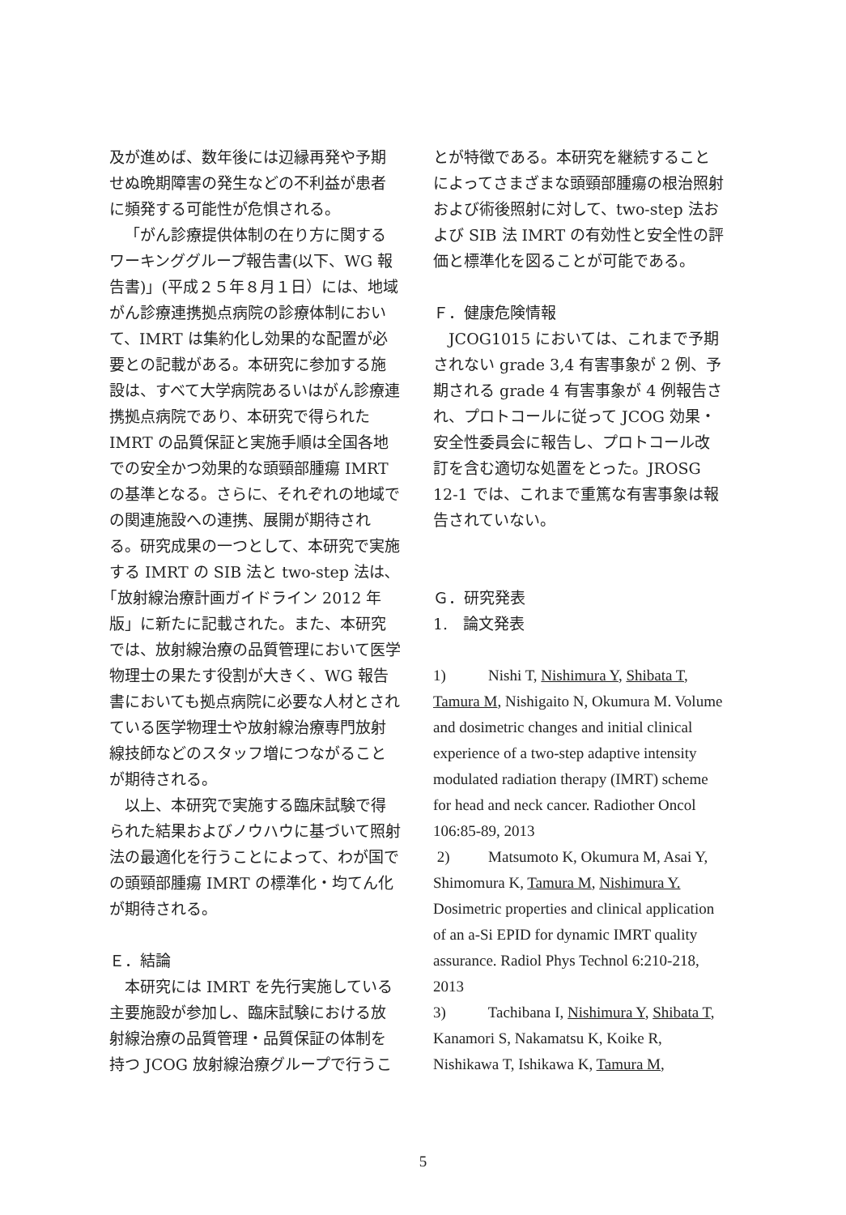及が進めば、数年後には辺縁再発や予期せぬ晩期障害の発生などの不利益が患者に頻発する可能性が危惧される。
「がん診療提供体制の在り方に関するワーキンググループ報告書(以下、WG 報告書)」(平成２５年８月１日）には、地域がん診療連携拠点病院の診療体制において、IMRT は集約化し効果的な配置が必要との記載がある。本研究に参加する施設は、すべて大学病院あるいはがん診療連携拠点病院であり、本研究で得られた IMRT の品質保証と実施手順は全国各地での安全かつ効果的な頭頸部腫瘍 IMRT の基準となる。さらに、それぞれの地域での関連施設への連携、展開が期待される。研究成果の一つとして、本研究で実施する IMRT の SIB 法と two-step 法は､｢放射線治療計画ガイドライン 2012 年版」に新たに記載された。また、本研究では、放射線治療の品質管理において医学物理士の果たす役割が大きく、WG 報告書においても拠点病院に必要な人材とされている医学物理士や放射線治療専門放射線技師などのスタッフ増につながることが期待される。
以上、本研究で実施する臨床試験で得られた結果およびノウハウに基づいて照射法の最適化を行うことによって、わが国での頭頸部腫瘍 IMRT の標準化・均てん化が期待される。
Ｅ．結論
本研究には IMRT を先行実施している主要施設が参加し、臨床試験における放射線治療の品質管理・品質保証の体制を持つ JCOG 放射線治療グループで行うこ
とが特徴である。本研究を継続することによってさまざまな頭頸部腫瘍の根治照射および術後照射に対して、two-step 法および SIB 法 IMRT の有効性と安全性の評価と標準化を図ることが可能である。
Ｆ．健康危険情報
JCOG1015 においては、これまで予期されない grade 3,4 有害事象が 2 例、予期される grade 4 有害事象が 4 例報告され、プロトコールに従って JCOG 効果・安全性委員会に報告し、プロトコール改訂を含む適切な処置をとった。JROSG 12-1 では、これまで重篤な有害事象は報告されていない。
Ｇ．研究発表
1.　論文発表
1) Nishi T, Nishimura Y, Shibata T, Tamura M, Nishigaito N, Okumura M. Volume and dosimetric changes and initial clinical experience of a two-step adaptive intensity modulated radiation therapy (IMRT) scheme for head and neck cancer. Radiother Oncol 106:85-89, 2013
2) Matsumoto K, Okumura M, Asai Y, Shimomura K, Tamura M, Nishimura Y. Dosimetric properties and clinical application of an a-Si EPID for dynamic IMRT quality assurance. Radiol Phys Technol 6:210-218, 2013
3) Tachibana I, Nishimura Y, Shibata T, Kanamori S, Nakamatsu K, Koike R, Nishikawa T, Ishikawa K, Tamura M,
5